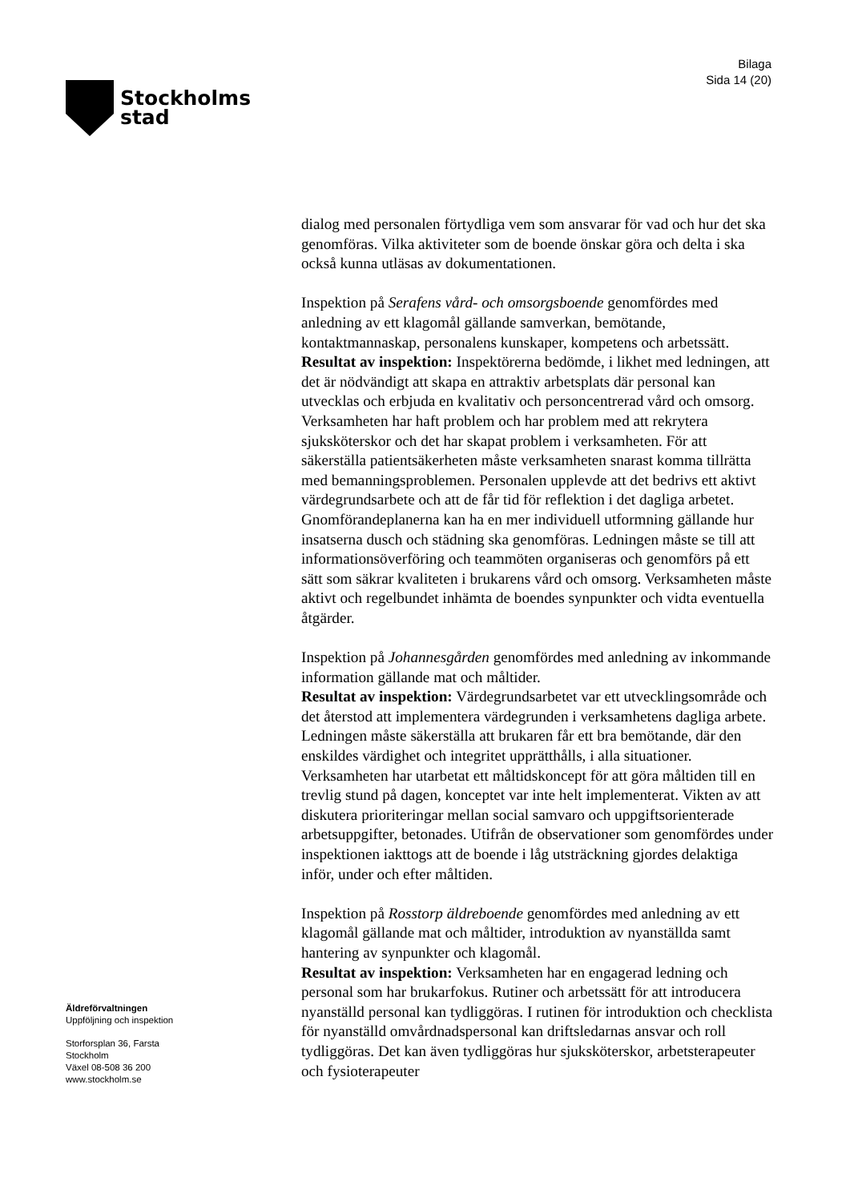Stockholms
stad
Bilaga
Sida 14 (20)
dialog med personalen förtydliga vem som ansvarar för vad och hur det ska genomföras. Vilka aktiviteter som de boende önskar göra och delta i ska också kunna utläsas av dokumentationen.
Inspektion på Serafens vård- och omsorgsboende genomfördes med anledning av ett klagomål gällande samverkan, bemötande, kontaktmannaskap, personalens kunskaper, kompetens och arbetssätt.
Resultat av inspektion: Inspektörerna bedömde, i likhet med ledningen, att det är nödvändigt att skapa en attraktiv arbetsplats där personal kan utvecklas och erbjuda en kvalitativ och personcentrerad vård och omsorg. Verksamheten har haft problem och har problem med att rekrytera sjuksköterskor och det har skapat problem i verksamheten. För att säkerställa patientsäkerheten måste verksamheten snarast komma tillrätta med bemanningsproblemen. Personalen upplevde att det bedrivs ett aktivt värdegrundsarbete och att de får tid för reflektion i det dagliga arbetet. Gnomförandeplanerna kan ha en mer individuell utformning gällande hur insatserna dusch och städning ska genomföras. Ledningen måste se till att informationsöverföring och teammöten organiseras och genomförs på ett sätt som säkrar kvaliteten i brukarens vård och omsorg. Verksamheten måste aktivt och regelbundet inhämta de boendes synpunkter och vidta eventuella åtgärder.
Inspektion på Johannesgården genomfördes med anledning av inkommande information gällande mat och måltider.
Resultat av inspektion: Värdegrundsarbetet var ett utvecklingsområde och det återstod att implementera värdegrunden i verksamhetens dagliga arbete. Ledningen måste säkerställa att brukaren får ett bra bemötande, där den enskildes värdighet och integritet upprätthålls, i alla situationer. Verksamheten har utarbetat ett måltidskoncept för att göra måltiden till en trevlig stund på dagen, konceptet var inte helt implementerat. Vikten av att diskutera prioriteringar mellan social samvaro och uppgiftsorienterade arbetsuppgifter, betonades. Utifrån de observationer som genomfördes under inspektionen iakttogs att de boende i låg utsträckning gjordes delaktiga inför, under och efter måltiden.
Inspektion på Rosstorp äldreboende genomfördes med anledning av ett klagomål gällande mat och måltider, introduktion av nyanställda samt hantering av synpunkter och klagomål.
Resultat av inspektion: Verksamheten har en engagerad ledning och personal som har brukarfokus. Rutiner och arbetssätt för att introducera nyanställd personal kan tydliggöras. I rutinen för introduktion och checklista för nyanställd omvårdnadspersonal kan driftsledarnas ansvar och roll tydliggöras. Det kan även tydliggöras hur sjuksköterskor, arbetsterapeuter och fysioterapeuter
Äldreförvaltningen
Uppföljning och inspektion
Storforsplan 36, Farsta
Stockholm
Växel 08-508 36 200
www.stockholm.se